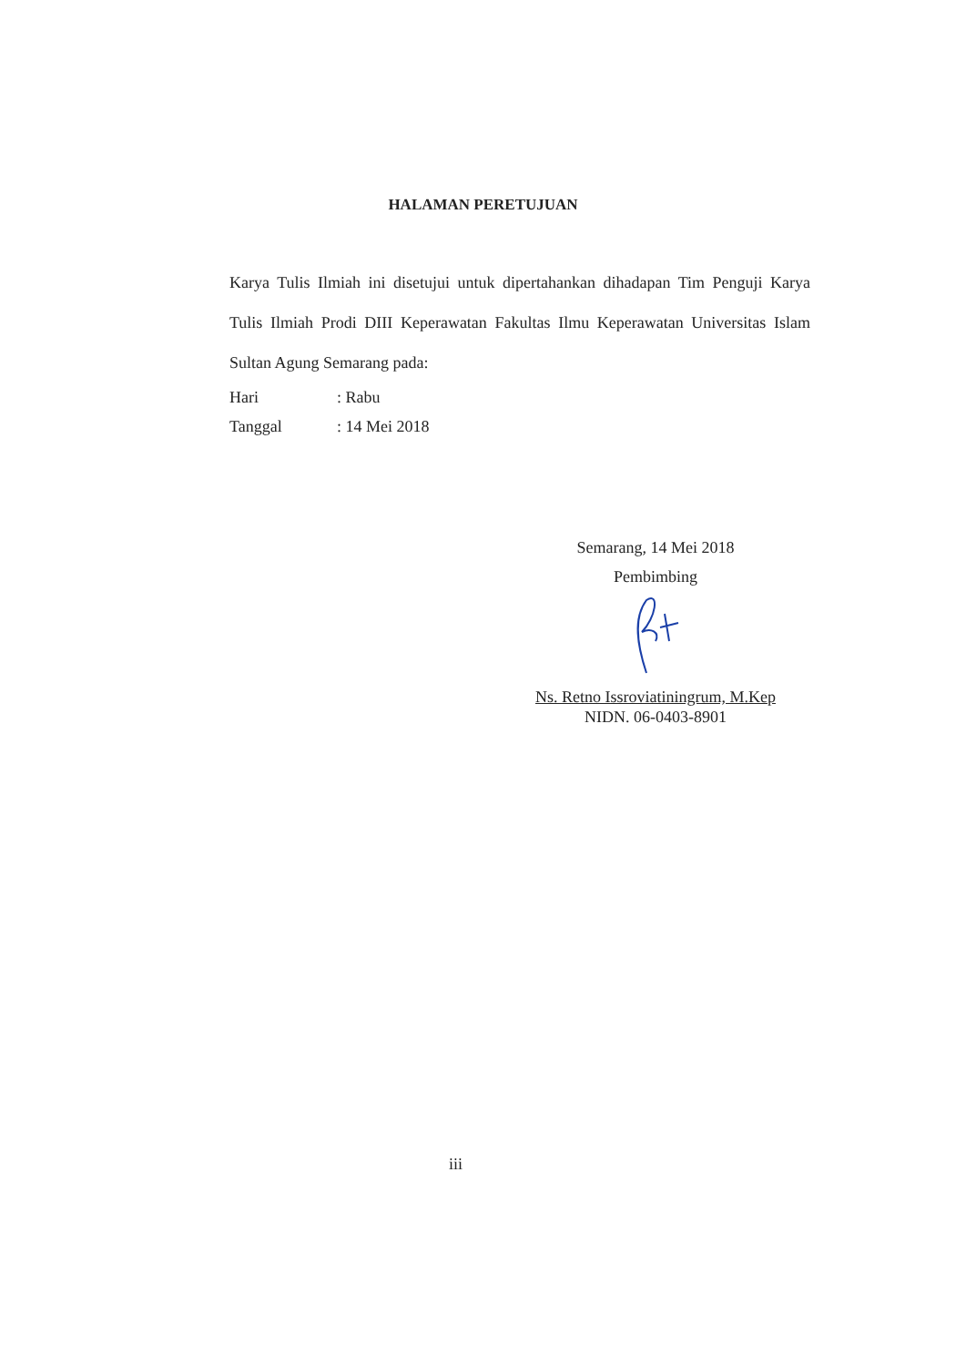HALAMAN PERETUJUAN
Karya Tulis Ilmiah ini disetujui untuk dipertahankan dihadapan Tim Penguji Karya Tulis Ilmiah Prodi DIII Keperawatan Fakultas Ilmu Keperawatan Universitas Islam Sultan Agung Semarang pada:
Hari: Rabu
Tanggal: 14 Mei 2018
Semarang, 14 Mei 2018
Pembimbing
Ns. Retno Issroviatiningrum, M.Kep
NIDN. 06-0403-8901
iii